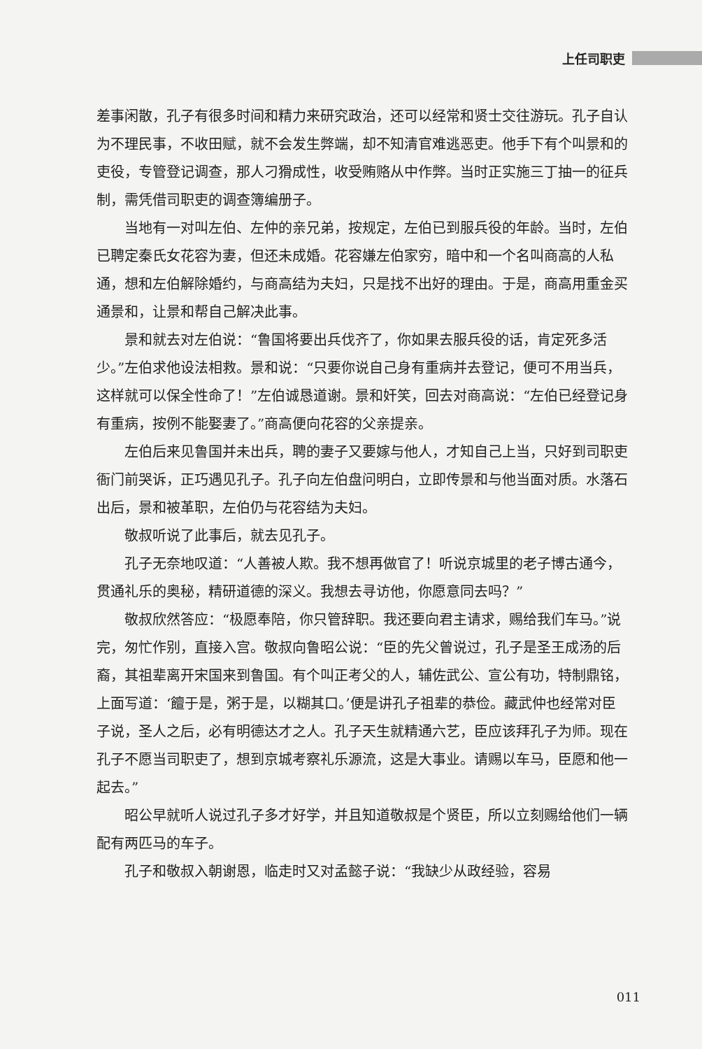上任司职吏
差事闲散，孔子有很多时间和精力来研究政治，还可以经常和贤士交往游玩。孔子自认为不理民事，不收田赋，就不会发生弊端，却不知清官难逃恶吏。他手下有个叫景和的吏役，专管登记调查，那人刁猾成性，收受贿赂从中作弊。当时正实施三丁抽一的征兵制，需凭借司职吏的调查簿编册子。
当地有一对叫左伯、左仲的亲兄弟，按规定，左伯已到服兵役的年龄。当时，左伯已聘定秦氏女花容为妻，但还未成婚。花容嫌左伯家穷，暗中和一个名叫商高的人私通，想和左伯解除婚约，与商高结为夫妇，只是找不出好的理由。于是，商高用重金买通景和，让景和帮自己解决此事。
景和就去对左伯说：“鲁国将要出兵伐齐了，你如果去服兵役的话，肯定死多活少。”左伯求他设法相救。景和说：“只要你说自己身有重病并去登记，便可不用当兵，这样就可以保全性命了！”左伯诚恳道谢。景和奸笑，回去对商高说：“左伯已经登记身有重病，按例不能娶妻了。”商高便向花容的父亲提亲。
左伯后来见鲁国并未出兵，聘的妻子又要嫁与他人，才知自己上当，只好到司职吏衙门前哭诉，正巧遇见孔子。孔子向左伯盘问明白，立即传景和与他当面对质。水落石出后，景和被革职，左伯仍与花容结为夫妇。
敬叔听说了此事后，就去见孔子。
孔子无奈地叹道：“人善被人欺。我不想再做官了！听说京城里的老子博古通今，贯通礼乐的奥秘，精研道德的深义。我想去寻访他，你愿意同去吗？”
敬叔欣然答应：“极愿奉陪，你只管辞职。我还要向君主请求，赐给我们车马。”说完，匆忙作别，直接入宫。敬叔向鲁昭公说：“臣的先父曾说过，孔子是圣王成汤的后裔，其祖辈离开宋国来到鲁国。有个叫正考父的人，辅佐武公、宣公有功，特制鼎铭，上面写道：‘饘于是，粥于是，以糊其口。’便是讲孔子祖辈的恭俭。藏武仲也经常对臣子说，圣人之后，必有明德达才之人。孔子天生就精通六艺，臣应该拜孔子为师。现在孔子不愿当司职吏了，想到京城考察礼乐源流，这是大事业。请赐以车马，臣愿和他一起去。”
昭公早就听人说过孔子多才好学，并且知道敬叔是个贤臣，所以立刻赐给他们一辆配有两匹马的车子。
孔子和敬叔入朝谢恩，临走时又对孟懿子说：“我缺少从政经验，容易
011